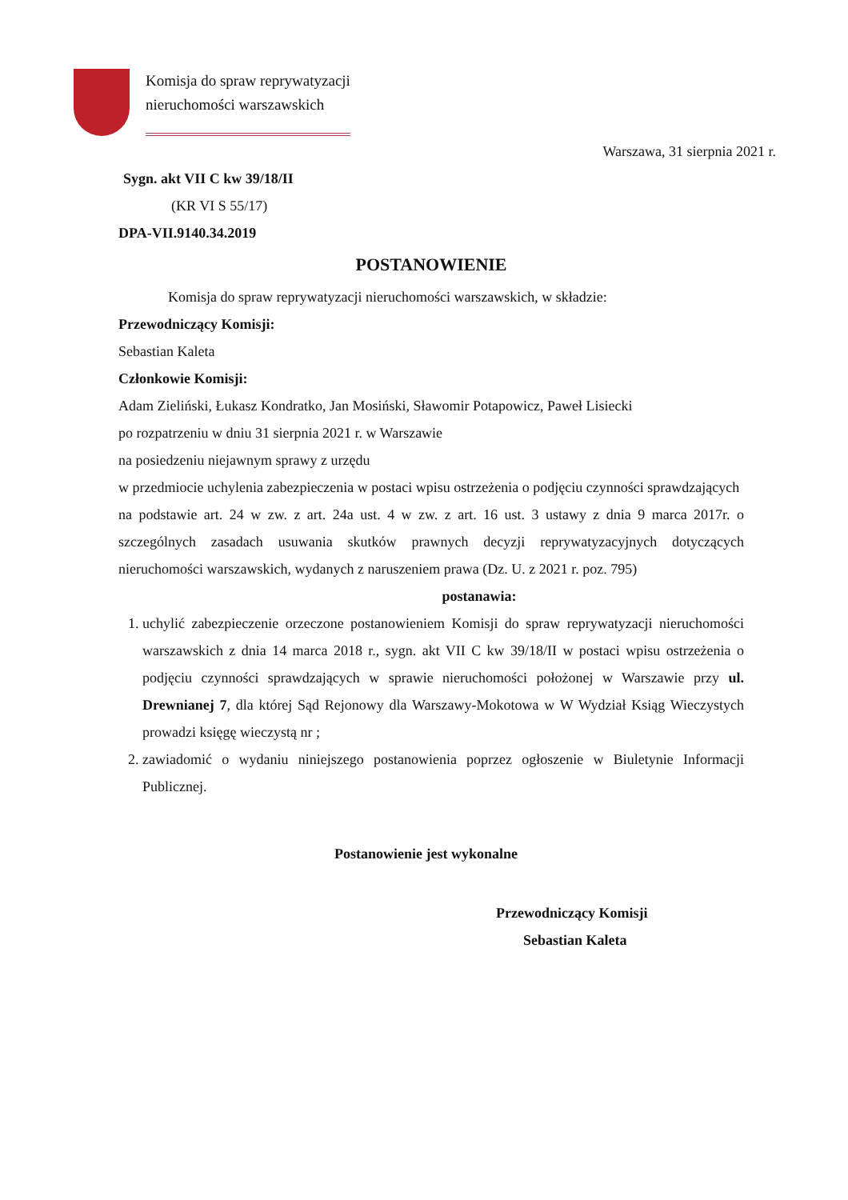Komisja do spraw reprywatyzacji
nieruchomości warszawskich
Warszawa, 31 sierpnia 2021 r.
Sygn. akt VII C kw 39/18/II
(KR VI S 55/17)
DPA-VII.9140.34.2019
POSTANOWIENIE
Komisja do spraw reprywatyzacji nieruchomości warszawskich, w składzie:
Przewodniczący Komisji:
Sebastian Kaleta
Członkowie Komisji:
Adam Zieliński, Łukasz Kondratko, Jan Mosiński, Sławomir Potapowicz, Paweł Lisiecki
po rozpatrzeniu w dniu 31 sierpnia 2021 r. w Warszawie
na posiedzeniu niejawnym sprawy z urzędu
w przedmiocie uchylenia zabezpieczenia w postaci wpisu ostrzeżenia o podjęciu czynności sprawdzających
na podstawie art. 24 w zw. z art. 24a ust. 4 w zw. z art. 16 ust. 3 ustawy z dnia 9 marca 2017r. o szczególnych zasadach usuwania skutków prawnych decyzji reprywatyzacyjnych dotyczących nieruchomości warszawskich, wydanych z naruszeniem prawa (Dz. U. z 2021 r. poz. 795)
postanawia:
1. uchylić zabezpieczenie orzeczone postanowieniem Komisji do spraw reprywatyzacji nieruchomości warszawskich z dnia 14 marca 2018 r., sygn. akt VII C kw 39/18/II w postaci wpisu ostrzeżenia o podjęciu czynności sprawdzających w sprawie nieruchomości położonej w Warszawie przy ul. Drewnianej 7, dla której Sąd Rejonowy dla Warszawy-Mokotowa w W Wydział Ksiąg Wieczystych prowadzi księgę wieczystą nr ;
2. zawiadomić o wydaniu niniejszego postanowienia poprzez ogłoszenie w Biuletynie Informacji Publicznej.
Postanowienie jest wykonalne
Przewodniczący Komisji
Sebastian Kaleta